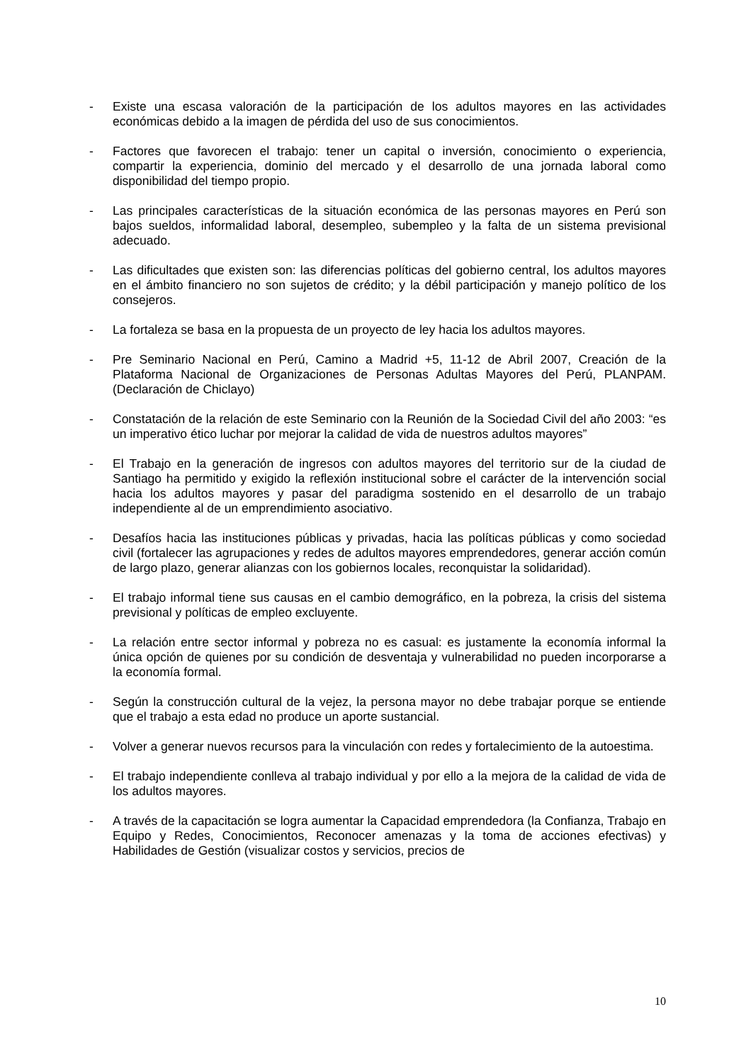- Existe una escasa valoración de la participación de los adultos mayores en las actividades económicas debido a la imagen de pérdida del uso de sus conocimientos.
- Factores que favorecen el trabajo: tener un capital o inversión, conocimiento o experiencia, compartir la experiencia, dominio del mercado y el desarrollo de una jornada laboral como disponibilidad del tiempo propio.
- Las principales características de la situación económica de las personas mayores en Perú son bajos sueldos, informalidad laboral, desempleo, subempleo y la falta de un sistema previsional adecuado.
- Las dificultades que existen son: las diferencias políticas del gobierno central, los adultos mayores en el ámbito financiero no son sujetos de crédito; y la débil participación y manejo político de los consejeros.
- La fortaleza se basa en la propuesta de un proyecto de ley hacia los adultos mayores.
- Pre Seminario Nacional en Perú, Camino a Madrid +5, 11-12 de Abril 2007, Creación de la Plataforma Nacional de Organizaciones de Personas Adultas Mayores del Perú, PLANPAM. (Declaración de Chiclayo)
- Constatación de la relación de este Seminario con la Reunión de la Sociedad Civil del año 2003: “es un imperativo ético luchar por mejorar la calidad de vida de nuestros adultos mayores”
- El Trabajo en la generación de ingresos con adultos mayores del territorio sur de la ciudad de Santiago ha permitido y exigido la reflexión institucional sobre el carácter de la intervención social hacia los adultos mayores y pasar del paradigma sostenido en el desarrollo de un trabajo independiente al de un emprendimiento asociativo.
- Desafíos hacia las instituciones públicas y privadas, hacia las políticas públicas y como sociedad civil (fortalecer las agrupaciones y redes de adultos mayores emprendedores, generar acción común de largo plazo, generar alianzas con los gobiernos locales, reconquistar la solidaridad).
- El trabajo informal tiene sus causas en el cambio demográfico, en la pobreza, la crisis del sistema previsional y políticas de empleo excluyente.
- La relación entre sector informal y pobreza no es casual: es justamente la economía informal la única opción de quienes por su condición de desventaja y vulnerabilidad no pueden incorporarse a la economía formal.
- Según la construcción cultural de la vejez, la persona mayor no debe trabajar porque se entiende que el trabajo a esta edad no produce un aporte sustancial.
- Volver a generar nuevos recursos para la vinculación con redes y fortalecimiento de la autoestima.
- El trabajo independiente conlleva al trabajo individual y por ello a la mejora de la calidad de vida de los adultos mayores.
- A través de la capacitación se logra aumentar la Capacidad emprendedora (la Confianza, Trabajo en Equipo y Redes, Conocimientos, Reconocer amenazas y la toma de acciones efectivas) y Habilidades de Gestión (visualizar costos y servicios, precios de
10